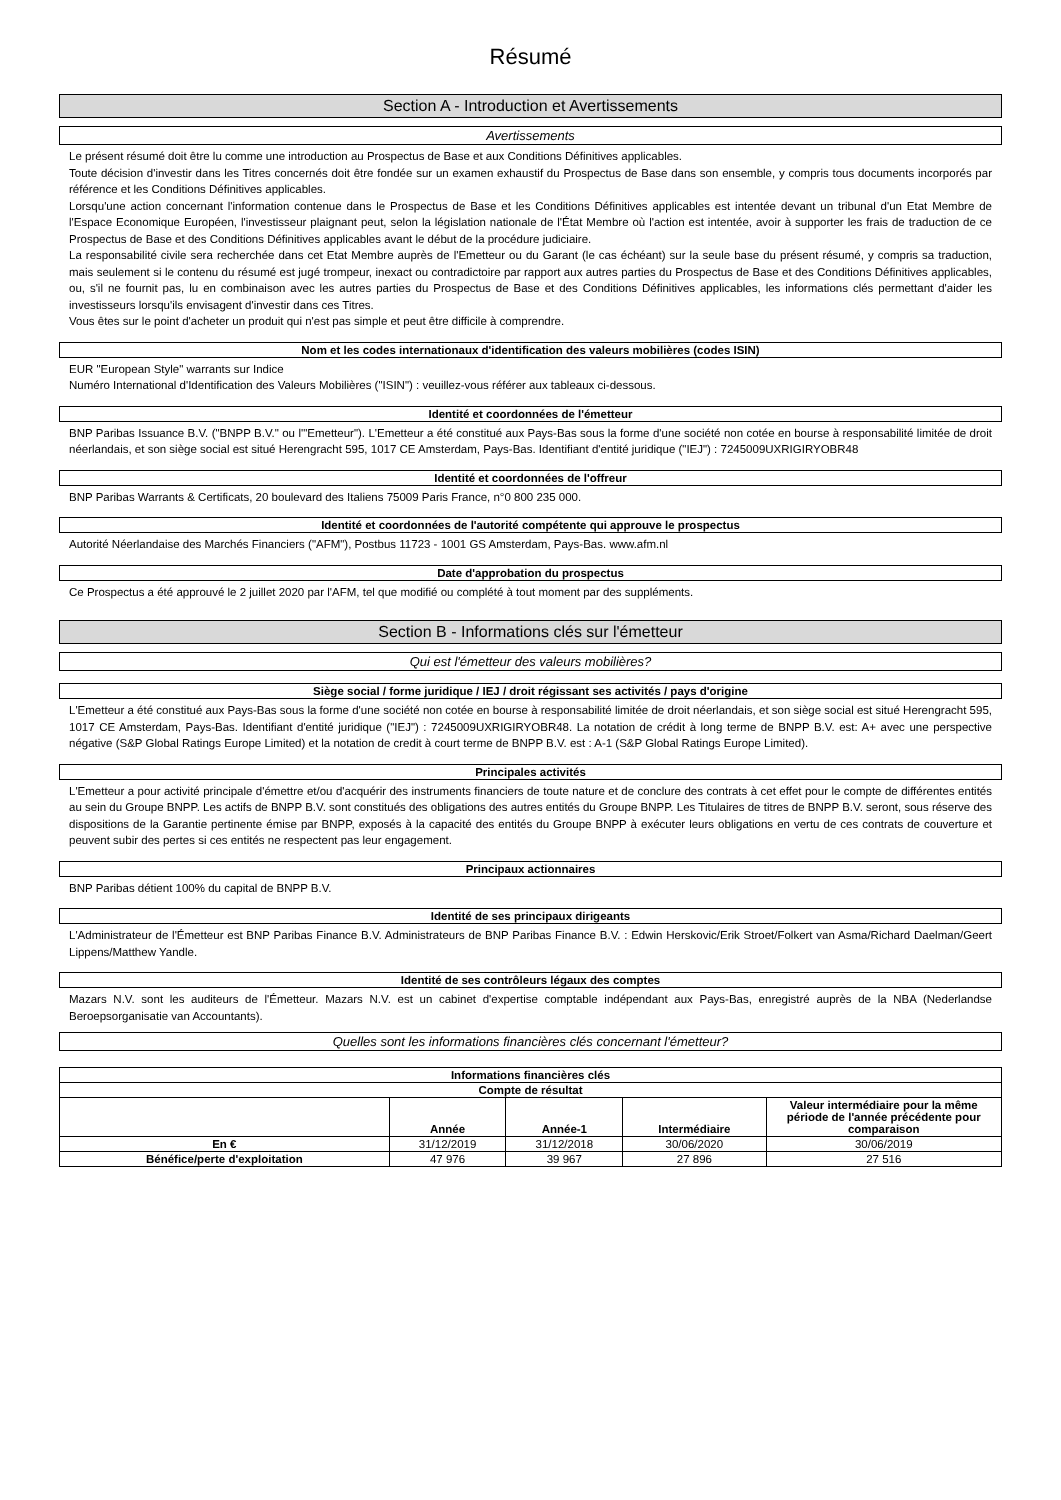Résumé
Section A - Introduction et Avertissements
Avertissements
Le présent résumé doit être lu comme une introduction au Prospectus de Base et aux Conditions Définitives applicables.
Toute décision d'investir dans les Titres concernés doit être fondée sur un examen exhaustif du Prospectus de Base dans son ensemble, y compris tous documents incorporés par référence et les Conditions Définitives applicables.
Lorsqu'une action concernant l'information contenue dans le Prospectus de Base et les Conditions Définitives applicables est intentée devant un tribunal d'un Etat Membre de l'Espace Economique Européen, l'investisseur plaignant peut, selon la législation nationale de l'État Membre où l'action est intentée, avoir à supporter les frais de traduction de ce Prospectus de Base et des Conditions Définitives applicables avant le début de la procédure judiciaire.
La responsabilité civile sera recherchée dans cet Etat Membre auprès de l'Emetteur ou du Garant (le cas échéant) sur la seule base du présent résumé, y compris sa traduction, mais seulement si le contenu du résumé est jugé trompeur, inexact ou contradictoire par rapport aux autres parties du Prospectus de Base et des Conditions Définitives applicables, ou, s'il ne fournit pas, lu en combinaison avec les autres parties du Prospectus de Base et des Conditions Définitives applicables, les informations clés permettant d'aider les investisseurs lorsqu'ils envisagent d'investir dans ces Titres.
Vous êtes sur le point d'acheter un produit qui n'est pas simple et peut être difficile à comprendre.
Nom et les codes internationaux d'identification des valeurs mobilières (codes ISIN)
EUR "European Style" warrants sur Indice
Numéro International d'Identification des Valeurs Mobilières ("ISIN") : veuillez-vous référer aux tableaux ci-dessous.
Identité et coordonnées de l'émetteur
BNP Paribas Issuance B.V. ("BNPP B.V." ou l'"Emetteur"). L'Emetteur a été constitué aux Pays-Bas sous la forme d'une société non cotée en bourse à responsabilité limitée de droit néerlandais, et son siège social est situé Herengracht 595, 1017 CE Amsterdam, Pays-Bas. Identifiant d'entité juridique ("IEJ") : 7245009UXRIGIRYOBR48
Identité et coordonnées de l'offreur
BNP Paribas Warrants & Certificats, 20 boulevard des Italiens 75009 Paris France, n°0 800 235 000.
Identité et coordonnées de l'autorité compétente qui approuve le prospectus
Autorité Néerlandaise des Marchés Financiers ("AFM"), Postbus 11723 - 1001 GS Amsterdam, Pays-Bas. www.afm.nl
Date d'approbation du prospectus
Ce Prospectus a été approuvé le 2 juillet 2020 par l'AFM, tel que modifié ou complété à tout moment par des suppléments.
Section B - Informations clés sur l'émetteur
Qui est l'émetteur des valeurs mobilières?
Siège social / forme juridique / IEJ / droit régissant ses activités / pays d'origine
L'Emetteur a été constitué aux Pays-Bas sous la forme d'une société non cotée en bourse à responsabilité limitée de droit néerlandais, et son siège social est situé Herengracht 595, 1017 CE Amsterdam, Pays-Bas. Identifiant d'entité juridique ("IEJ") : 7245009UXRIGIRYOBR48. La notation de crédit à long terme de BNPP B.V. est: A+ avec une perspective négative (S&P Global Ratings Europe Limited) et la notation de credit à court terme de BNPP B.V. est : A-1 (S&P Global Ratings Europe Limited).
Principales activités
L'Emetteur a pour activité principale d'émettre et/ou d'acquérir des instruments financiers de toute nature et de conclure des contrats à cet effet pour le compte de différentes entités au sein du Groupe BNPP. Les actifs de BNPP B.V. sont constitués des obligations des autres entités du Groupe BNPP. Les Titulaires de titres de BNPP B.V. seront, sous réserve des dispositions de la Garantie pertinente émise par BNPP, exposés à la capacité des entités du Groupe BNPP à exécuter leurs obligations en vertu de ces contrats de couverture et peuvent subir des pertes si ces entités ne respectent pas leur engagement.
Principaux actionnaires
BNP Paribas détient 100% du capital de BNPP B.V.
Identité de ses principaux dirigeants
L'Administrateur de l'Émetteur est BNP Paribas Finance B.V. Administrateurs de BNP Paribas Finance B.V. : Edwin Herskovic/Erik Stroet/Folkert van Asma/Richard Daelman/Geert Lippens/Matthew Yandle.
Identité de ses contrôleurs légaux des comptes
Mazars N.V. sont les auditeurs de l'Émetteur. Mazars N.V. est un cabinet d'expertise comptable indépendant aux Pays-Bas, enregistré auprès de la NBA (Nederlandse Beroepsorganisatie van Accountants).
Quelles sont les informations financières clés concernant l'émetteur?
| Informations financières clés | | | | |
| --- | --- | --- | --- | --- |
| Compte de résultat | | | | |
| | Année | Année-1 | Intermédiaire | Valeur intermédiaire pour la même période de l'année précédente pour comparaison |
| En € | 31/12/2019 | 31/12/2018 | 30/06/2020 | 30/06/2019 |
| Bénéfice/perte d'exploitation | 47 976 | 39 967 | 27 896 | 27 516 |